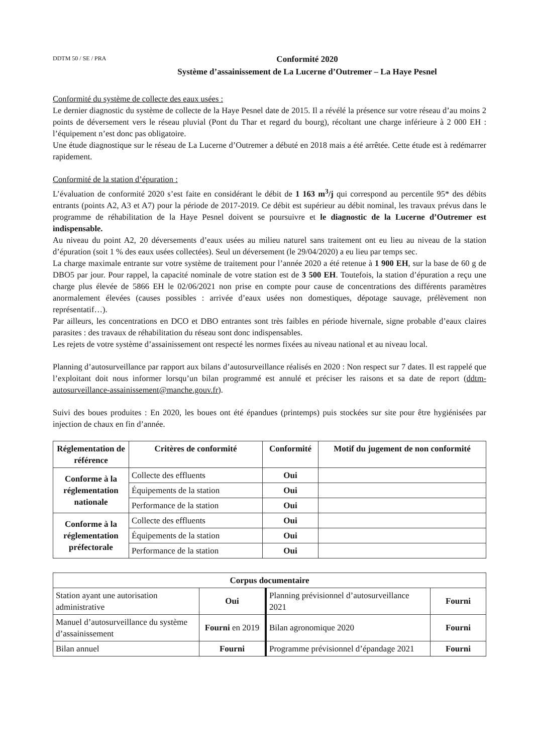DDTM 50 / SE / PRA
Conformité 2020
Système d’assainissement de La Lucerne d’Outremer – La Haye Pesnel
Conformité du système de collecte des eaux usées :
Le dernier diagnostic du système de collecte de la Haye Pesnel date de 2015. Il a révélé la présence sur votre réseau d’au moins 2 points de déversement vers le réseau pluvial (Pont du Thar et regard du bourg), récoltant une charge inférieure à 2 000 EH : l’équipement n’est donc pas obligatoire.
Une étude diagnostique sur le réseau de La Lucerne d’Outremer a débuté en 2018 mais a été arrêtée. Cette étude est à redémarrer rapidement.
Conformité de la station d’épuration :
L’évaluation de conformité 2020 s’est faite en considérant le débit de 1 163 m<sup>3</sup>/j qui correspond au percentile 95* des débits entrants (points A2, A3 et A7) pour la période de 2017-2019. Ce débit est supérieur au débit nominal, les travaux prévus dans le programme de réhabilitation de la Haye Pesnel doivent se poursuivre et le diagnostic de la Lucerne d’Outremer est indispensable.
Au niveau du point A2, 20 déversements d’eaux usées au milieu naturel sans traitement ont eu lieu au niveau de la station d’épuration (soit 1 % des eaux usées collectées). Seul un déversement (le 29/04/2020) a eu lieu par temps sec.
La charge maximale entrante sur votre système de traitement pour l’année 2020 a été retenue à 1 900 EH, sur la base de 60 g de DBO5 par jour. Pour rappel, la capacité nominale de votre station est de 3 500 EH. Toutefois, la station d’épuration a reçu une charge plus élevée de 5866 EH le 02/06/2021 non prise en compte pour cause de concentrations des différents paramètres anormalement élevées (causes possibles : arrivée d’eaux usées non domestiques, dépotage sauvage, prélèvement non représentatif…).
Par ailleurs, les concentrations en DCO et DBO entrantes sont très faibles en période hivernale, signe probable d’eaux claires parasites : des travaux de réhabilitation du réseau sont donc indispensables.
Les rejets de votre système d’assainissement ont respecté les normes fixées au niveau national et au niveau local.
Planning d’autosurveillance par rapport aux bilans d’autosurveillance réalisés en 2020 : Non respect sur 7 dates. Il est rappelé que l’exploitant doit nous informer lorsqu’un bilan programmé est annulé et préciser les raisons et sa date de report (ddtm-autosurveillance-assainissement@manche.gouv.fr).
Suivi des boues produites : En 2020, les boues ont été épandues (printemps) puis stockées sur site pour être hygiénisées par injection de chaux en fin d’année.
| Réglementation de référence | Critères de conformité | Conformité | Motif du jugement de non conformité |
| --- | --- | --- | --- |
| Conforme à la réglementation nationale | Collecte des effluents | Oui | |
| | Équipements de la station | Oui | |
| | Performance de la station | Oui | |
| Conforme à la réglementation préfectorale | Collecte des effluents | Oui | |
| | Équipements de la station | Oui | |
| | Performance de la station | Oui | |
| Corpus documentaire | | | |
| --- | --- | --- | --- |
| Station ayant une autorisation administrative | Oui | Planning prévisionnel d’autosurveillance 2021 | Fourni |
| Manuel d’autosurveillance du système d’assainissement | Fourni en 2019 | Bilan agronomique 2020 | Fourni |
| Bilan annuel | Fourni | Programme prévisionnel d’épandage 2021 | Fourni |